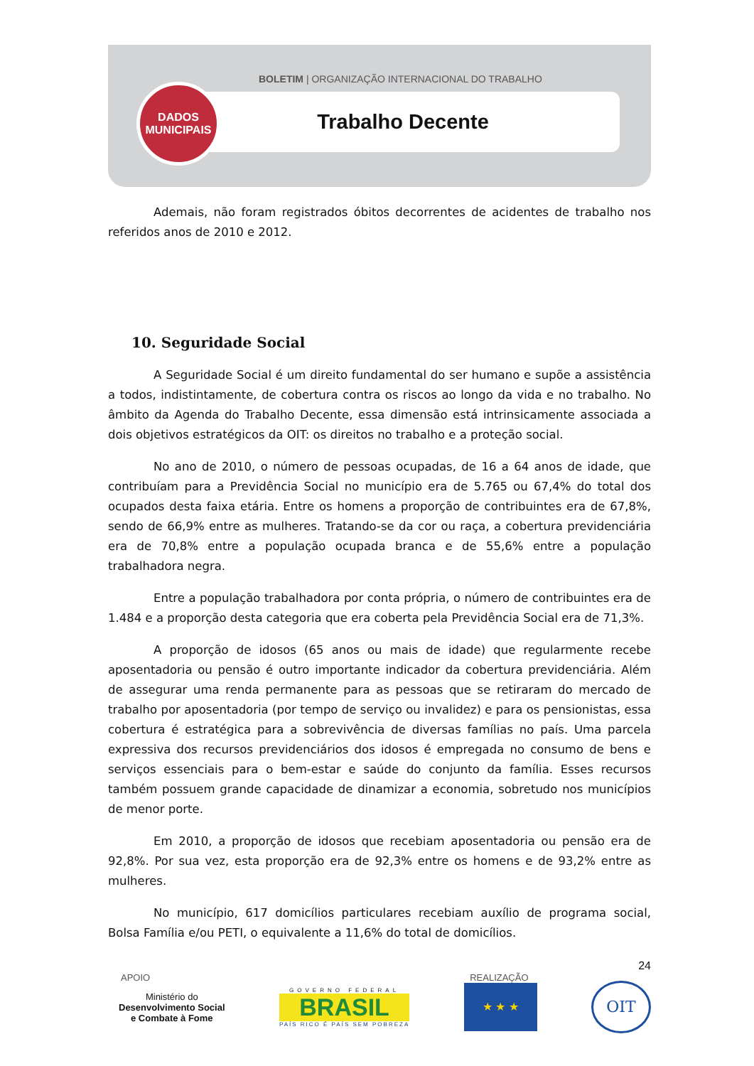BOLETIM | ORGANIZAÇÃO INTERNACIONAL DO TRABALHO
Trabalho Decente
DADOS
MUNICIPAIS
Ademais, não foram registrados óbitos decorrentes de acidentes de trabalho nos referidos anos de 2010 e 2012.
10. Seguridade Social
A Seguridade Social é um direito fundamental do ser humano e supõe a assistência a todos, indistintamente, de cobertura contra os riscos ao longo da vida e no trabalho. No âmbito da Agenda do Trabalho Decente, essa dimensão está intrinsicamente associada a dois objetivos estratégicos da OIT: os direitos no trabalho e a proteção social.
No ano de 2010, o número de pessoas ocupadas, de 16 a 64 anos de idade, que contribuíam para a Previdência Social no município era de 5.765 ou 67,4% do total dos ocupados desta faixa etária. Entre os homens a proporção de contribuintes era de 67,8%, sendo de 66,9% entre as mulheres. Tratando-se da cor ou raça, a cobertura previdenciária era de 70,8% entre a população ocupada branca e de 55,6% entre a população trabalhadora negra.
Entre a população trabalhadora por conta própria, o número de contribuintes era de 1.484 e a proporção desta categoria que era coberta pela Previdência Social era de 71,3%.
A proporção de idosos (65 anos ou mais de idade) que regularmente recebe aposentadoria ou pensão é outro importante indicador da cobertura previdenciária. Além de assegurar uma renda permanente para as pessoas que se retiraram do mercado de trabalho por aposentadoria (por tempo de serviço ou invalidez) e para os pensionistas, essa cobertura é estratégica para a sobrevivência de diversas famílias no país. Uma parcela expressiva dos recursos previdenciários dos idosos é empregada no consumo de bens e serviços essenciais para o bem-estar e saúde do conjunto da família. Esses recursos também possuem grande capacidade de dinamizar a economia, sobretudo nos municípios de menor porte.
Em 2010, a proporção de idosos que recebiam aposentadoria ou pensão era de 92,8%. Por sua vez, esta proporção era de 92,3% entre os homens e de 93,2% entre as mulheres.
No município, 617 domicílios particulares recebiam auxílio de programa social, Bolsa Família e/ou PETI, o equivalente a 11,6% do total de domicílios.
24
APOIO REALIZAÇÃO
Ministério do
Desenvolvimento Social
e Combate à Fome
GOVERNO FEDERAL
BRASIL
PAÍS RICO É PAÍS SEM POBREZA
★ ★ ★
OIT